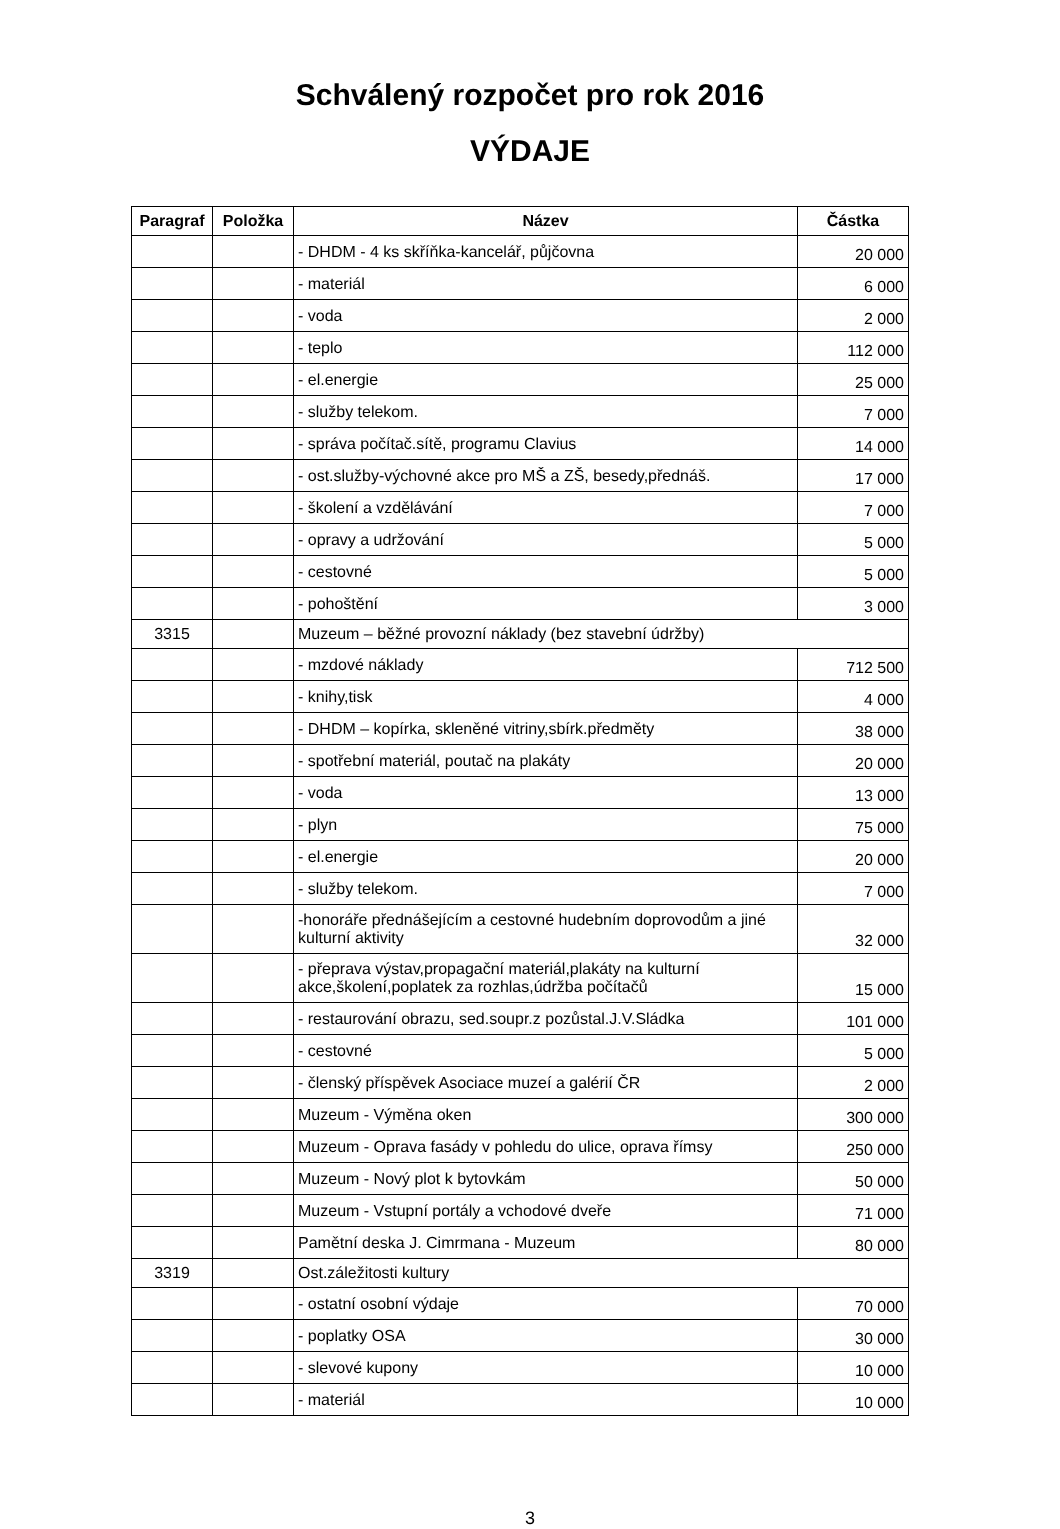Schválený rozpočet pro rok 2016
VÝDAJE
| Paragraf | Položka | Název | Částka |
| --- | --- | --- | --- |
| | | - DHDM - 4 ks skříňka-kancelář, půjčovna | 20 000 |
| | | - materiál | 6 000 |
| | | - voda | 2 000 |
| | | - teplo | 112 000 |
| | | - el.energie | 25 000 |
| | | - služby telekom. | 7 000 |
| | | - správa počítač.sítě, programu Clavius | 14 000 |
| | | - ost.služby-výchovné akce pro MŠ a ZŠ, besedy,přednáš. | 17 000 |
| | | - školení a vzdělávání | 7 000 |
| | | - opravy a udržování | 5 000 |
| | | - cestovné | 5 000 |
| | | - pohoštění | 3 000 |
| 3315 | | Muzeum – běžné provozní náklady (bez stavební údržby) | |
| | | - mzdové náklady | 712 500 |
| | | - knihy,tisk | 4 000 |
| | | - DHDM – kopírka, skleněné vitriny,sbírk.předměty | 38 000 |
| | | - spotřební materiál, poutač na plakáty | 20 000 |
| | | - voda | 13 000 |
| | | - plyn | 75 000 |
| | | - el.energie | 20 000 |
| | | - služby telekom. | 7 000 |
| | | -honoráře přednášejícím a cestovné hudebním doprovodům a jiné kulturní aktivity | 32 000 |
| | | - přeprava výstav,propagační materiál,plakáty na kulturní akce,školení,poplatek za rozhlas,údržba počítačů | 15 000 |
| | | - restaurování obrazu, sed.soupr.z pozůstal.J.V.Sládka | 101 000 |
| | | - cestovné | 5 000 |
| | | - členský příspěvek Asociace muzeí a galérií ČR | 2 000 |
| | | Muzeum - Výměna oken | 300 000 |
| | | Muzeum - Oprava fasády v pohledu do ulice, oprava římsy | 250 000 |
| | | Muzeum - Nový plot k bytovkám | 50 000 |
| | | Muzeum - Vstupní portály a vchodové dveře | 71 000 |
| | | Pamětní deska J. Cimrmana - Muzeum | 80 000 |
| 3319 | | Ost.záležitosti kultury | |
| | | - ostatní osobní výdaje | 70 000 |
| | | - poplatky OSA | 30 000 |
| | | - slevové kupony | 10 000 |
| | | - materiál | 10 000 |
3